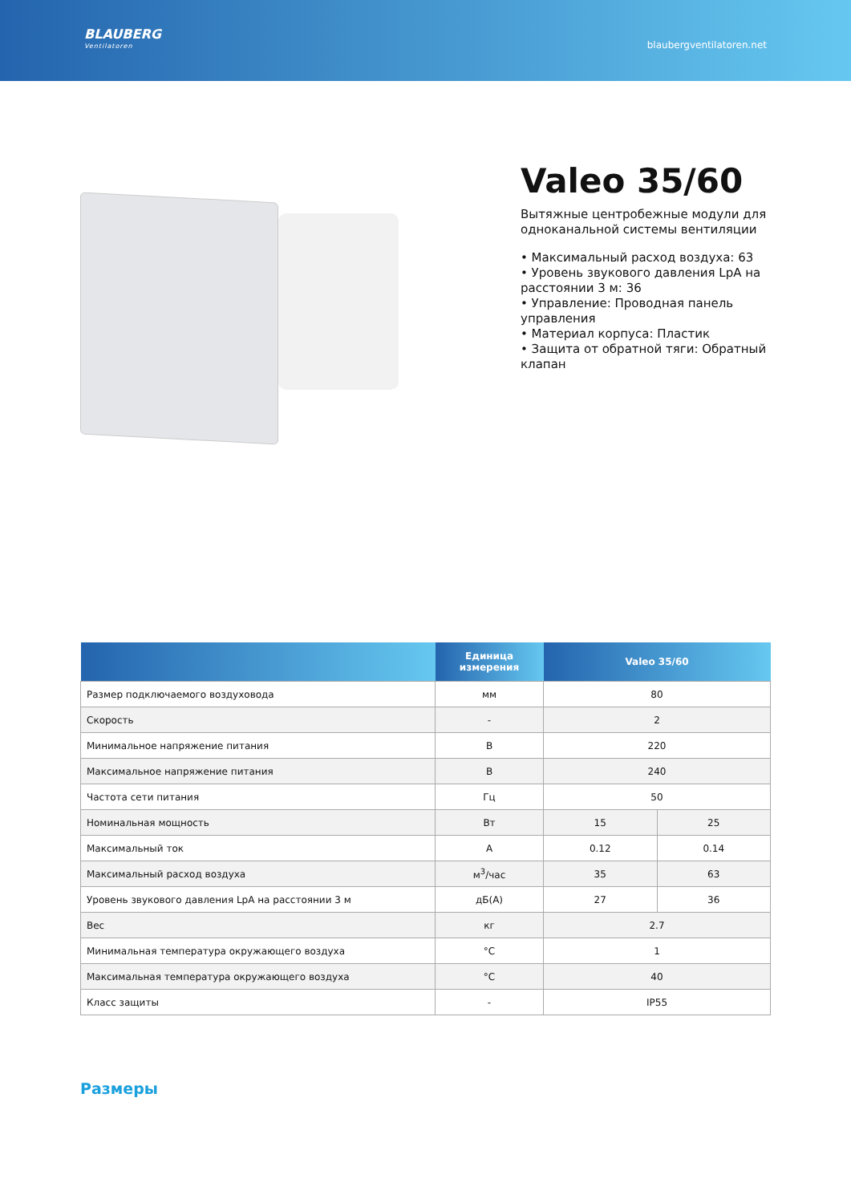BLAUBERG
Ventilatoren
blaubergventilatoren.net
Valeo 35/60
Вытяжные центробежные модули для одноканальной системы вентиляции
• Максимальный расход воздуха: 63
• Уровень звукового давления LpA на расстоянии 3 м: 36
• Управление: Проводная панель управления
• Материал корпуса: Пластик
• Защита от обратной тяги: Обратный клапан
| | Единица измерения | Valeo 35/60 | |
| --- | --- | --- | --- |
| Размер подключаемого воздуховода | мм | 80 | |
| Скорость | - | 2 | |
| Минимальное напряжение питания | В | 220 | |
| Максимальное напряжение питания | В | 240 | |
| Частота сети питания | Гц | 50 | |
| Номинальная мощность | Вт | 15 | 25 |
| Максимальный ток | A | 0.12 | 0.14 |
| Максимальный расход воздуха | м<sup>3</sup>/час | 35 | 63 |
| Уровень звукового давления LpA на расстоянии 3 м | дБ(А) | 27 | 36 |
| Вес | кг | 2.7 | |
| Минимальная температура окружающего воздуха | °C | 1 | |
| Максимальная температура окружающего воздуха | °C | 40 | |
| Класс защиты | - | IP55 | |
Размеры